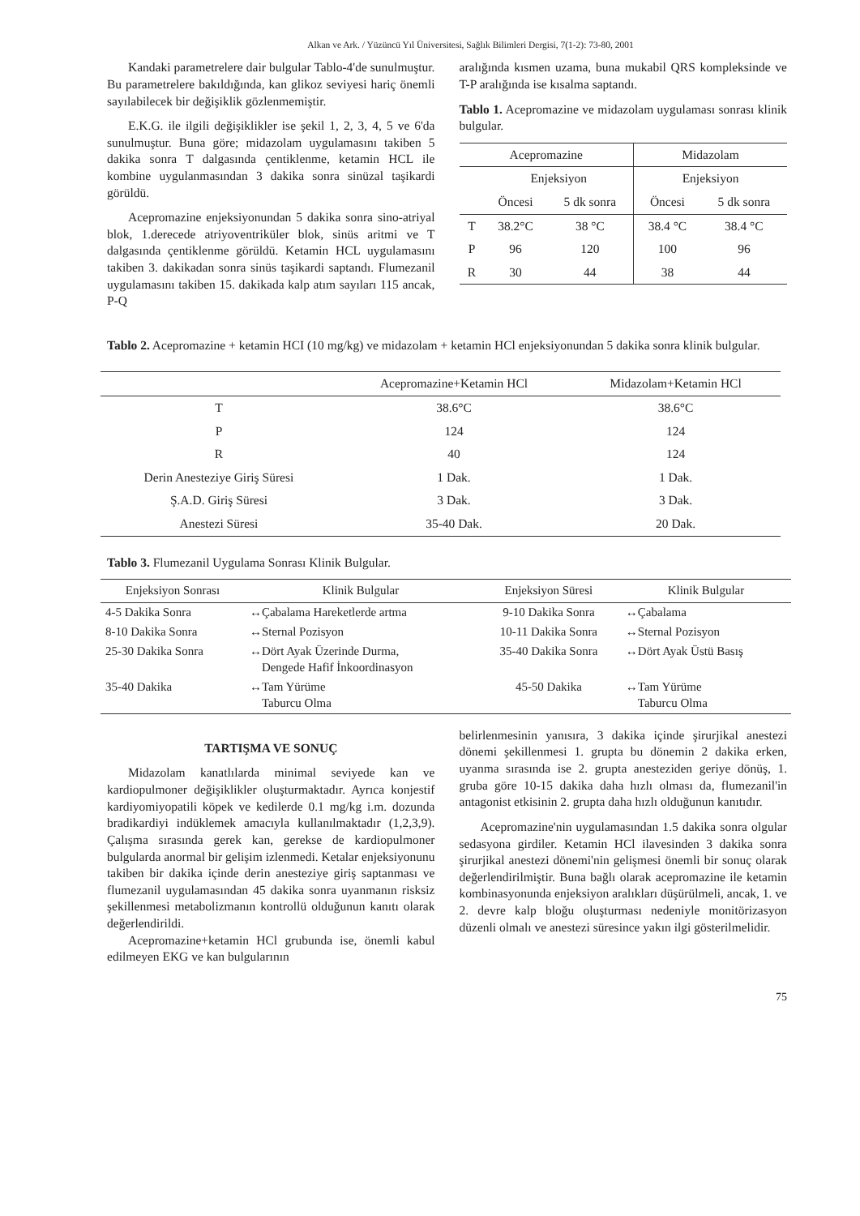Alkan ve Ark. / Yüzüncü Yıl Üniversitesi, Sağlık Bilimleri Dergisi, 7(1-2): 73-80, 2001
Kandaki parametrelere dair bulgular Tablo-4'de sunulmuştur. Bu parametrelere bakıldığında, kan glikoz seviyesi hariç önemli sayılabilecek bir değişiklik gözlenmemiştir.
E.K.G. ile ilgili değişiklikler ise şekil 1, 2, 3, 4, 5 ve 6'da sunulmuştur. Buna göre; midazolam uygulamasını takiben 5 dakika sonra T dalgasında çentiklenme, ketamin HCL ile kombine uygulanmasından 3 dakika sonra sinüzal taşikardi görüldü.
Acepromazine enjeksiyonundan 5 dakika sonra sino-atriyal blok, 1.derecede atriyoventriküler blok, sinüs aritmi ve T dalgasında çentiklenme görüldü. Ketamin HCL uygulamasını takiben 3. dakikadan sonra sinüs taşikardi saptandı. Flumezanil uygulamasını takiben 15. dakikada kalp atım sayıları 115 ancak, P-Q
aralığında kısmen uzama, buna mukabil QRS kompleksinde ve T-P aralığında ise kısalma saptandı.
Tablo 1. Acepromazine ve midazolam uygulaması sonrası klinik bulgular.
| Acepromazine | | | Midazolam | |
| --- | --- | --- | --- | --- |
| | Enjeksiyon | | Enjeksiyon | |
| | Öncesi | 5 dk sonra | Öncesi | 5 dk sonra |
| T | 38.2°C | 38 °C | 38.4 °C | 38.4 °C |
| P | 96 | 120 | 100 | 96 |
| R | 30 | 44 | 38 | 44 |
Tablo 2. Acepromazine + ketamin HCI (10 mg/kg) ve midazolam + ketamin HCl enjeksiyonundan 5 dakika sonra klinik bulgular.
| | Acepromazine+Ketamin HCl | Midazolam+Ketamin HCl |
| --- | --- | --- |
| T | 38.6°C | 38.6°C |
| P | 124 | 124 |
| R | 40 | 124 |
| Derin Anesteziye Giriş Süresi | 1 Dak. | 1 Dak. |
| Ş.A.D. Giriş Süresi | 3 Dak. | 3 Dak. |
| Anestezi Süresi | 35-40 Dak. | 20 Dak. |
Tablo 3. Flumezanil Uygulama Sonrası Klinik Bulgular.
| Enjeksiyon Sonrası | Klinik Bulgular | Enjeksiyon Süresi | Klinik Bulgular |
| --- | --- | --- | --- |
| 4-5 Dakika Sonra | ↔Çabalama Hareketlerde artma | 9-10 Dakika Sonra | ↔Çabalama |
| 8-10 Dakika Sonra | ↔Sternal Pozisyon | 10-11 Dakika Sonra | ↔Sternal Pozisyon |
| 25-30 Dakika Sonra | ↔Dört Ayak Üzerinde Durma, Dengede Hafif İnkoordinasyon | 35-40 Dakika Sonra | ↔Dört Ayak Üstü Basış |
| 35-40 Dakika | ↔Tam Yürüme Taburcu Olma | 45-50 Dakika | ↔Tam Yürüme Taburcu Olma |
TARTIŞMA VE SONUÇ
Midazolam kanatlılarda minimal seviyede kan ve kardiopulmoner değişiklikler oluşturmaktadır. Ayrıca konjestif kardiyomiyopatili köpek ve kedilerde 0.1 mg/kg i.m. dozunda bradikardiyi indüklemek amacıyla kullanılmaktadır (1,2,3,9). Çalışma sırasında gerek kan, gerekse de kardiopulmoner bulgularda anormal bir gelişim izlenmedi. Ketalar enjeksiyonunu takiben bir dakika içinde derin anesteziye giriş saptanması ve flumezanil uygulamasından 45 dakika sonra uyanmanın risksiz şekillenmesi metabolizmanın kontrollü olduğunun kanıtı olarak değerlendirildi.
Acepromazine+ketamin HCl grubunda ise, önemli kabul edilmeyen EKG ve kan bulgularının
belirlenmesinin yanısıra, 3 dakika içinde şirurjikal anestezi dönemi şekillenmesi 1. grupta bu dönemin 2 dakika erken, uyanma sırasında ise 2. grupta anesteziden geriye dönüş, 1. gruba göre 10-15 dakika daha hızlı olması da, flumezanil'in antagonist etkisinin 2. grupta daha hızlı olduğunun kanıtıdır.
Acepromazine'nin uygulamasından 1.5 dakika sonra olgular sedasyona girdiler. Ketamin HCl ilavesinden 3 dakika sonra şirurjikal anestezi dönemi'nin gelişmesi önemli bir sonuç olarak değerlendirilmiştir. Buna bağlı olarak acepromazine ile ketamin kombinasyonunda enjeksiyon aralıkları düşürülmeli, ancak, 1. ve 2. devre kalp bloğu oluşturması nedeniyle monitörizasyon düzenli olmalı ve anestezi süresince yakın ilgi gösterilmelidir.
75